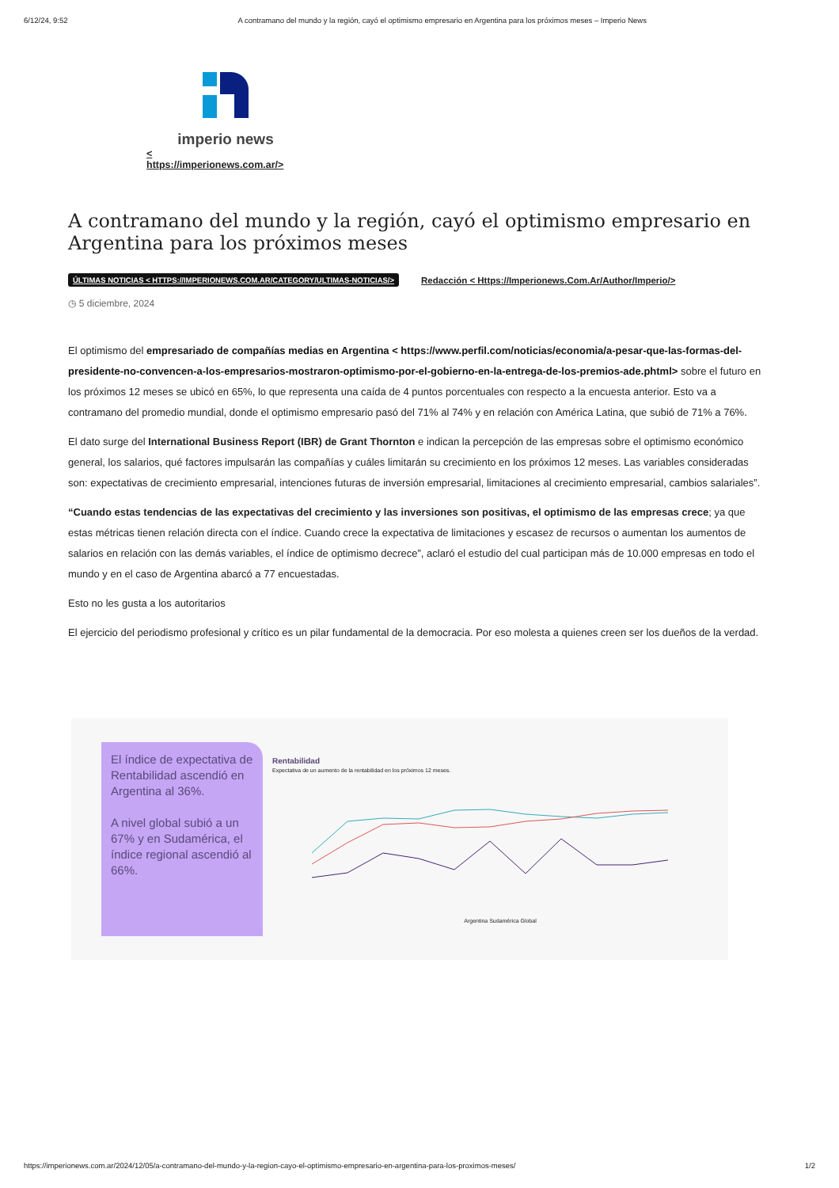6/12/24, 9:52 A contramano del mundo y la región, cayó el optimismo empresario en Argentina para los próximos meses – Imperio News
imperio news
<
https://imperionews.com.ar/>
A contramano del mundo y la región, cayó el optimismo empresario en Argentina para los próximos meses
ÚLTIMAS NOTICIAS < HTTPS://IMPERIONEWS.COM.AR/CATEGORY/ULTIMAS-NOTICIAS/> Redacción < Https://Imperionews.Com.Ar/Author/Imperio/>
◷ 5 diciembre, 2024
El optimismo del empresariado de compañías medias en Argentina < https://www.perfil.com/noticias/economia/a-pesar-que-las-formas-del-presidente-no-convencen-a-los-empresarios-mostraron-optimismo-por-el-gobierno-en-la-entrega-de-los-premios-ade.phtml> sobre el futuro en los próximos 12 meses se ubicó en 65%, lo que representa una caída de 4 puntos porcentuales con respecto a la encuesta anterior. Esto va a contramano del promedio mundial, donde el optimismo empresario pasó del 71% al 74% y en relación con América Latina, que subió de 71% a 76%.
El dato surge del International Business Report (IBR) de Grant Thornton e indican la percepción de las empresas sobre el optimismo económico general, los salarios, qué factores impulsarán las compañías y cuáles limitarán su crecimiento en los próximos 12 meses. Las variables consideradas son: expectativas de crecimiento empresarial, intenciones futuras de inversión empresarial, limitaciones al crecimiento empresarial, cambios salariales”.
“Cuando estas tendencias de las expectativas del crecimiento y las inversiones son positivas, el optimismo de las empresas crece; ya que estas métricas tienen relación directa con el índice. Cuando crece la expectativa de limitaciones y escasez de recursos o aumentan los aumentos de salarios en relación con las demás variables, el índice de optimismo decrece”, aclaró el estudio del cual participan más de 10.000 empresas en todo el mundo y en el caso de Argentina abarcó a 77 encuestadas.
Esto no les gusta a los autoritarios
El ejercicio del periodismo profesional y crítico es un pilar fundamental de la democracia. Por eso molesta a quienes creen ser los dueños de la verdad.
El índice de expectativa de Rentabilidad ascendió en Argentina al 36%.
A nivel global subió a un 67% y en Sudamérica, el índice regional ascendió al 66%.
Rentabilidad
Expectativa de un aumento de la rentabilidad en los próximos 12 meses.
Argentina Sudamérica Global
https://imperionews.com.ar/2024/12/05/a-contramano-del-mundo-y-la-region-cayo-el-optimismo-empresario-en-argentina-para-los-proximos-meses/ 1/2